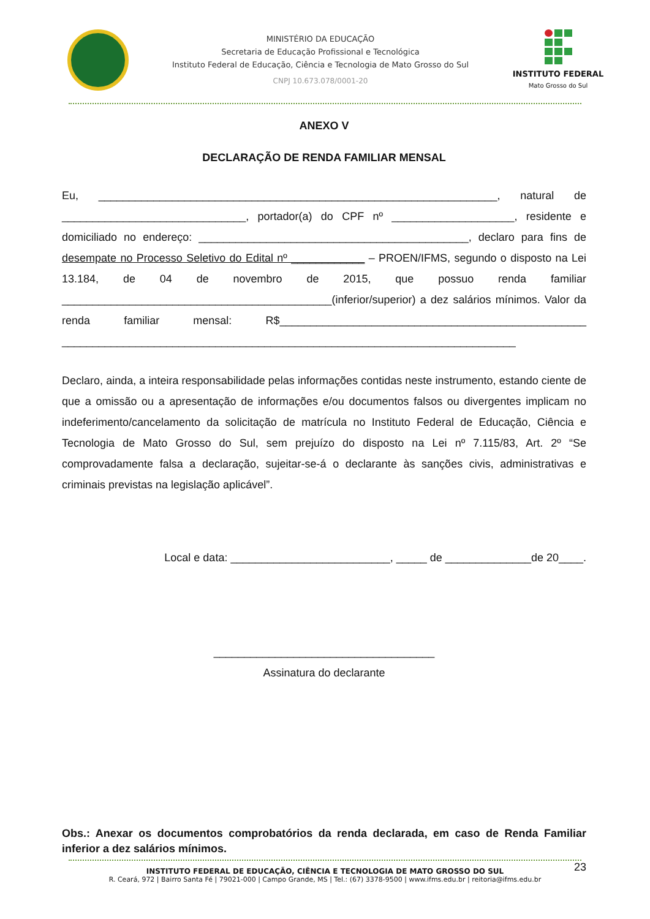MINISTÉRIO DA EDUCAÇÃO
Secretaria de Educação Profissional e Tecnológica
Instituto Federal de Educação, Ciência e Tecnologia de Mato Grosso do Sul
CNPJ 10.673.078/0001-20
INSTITUTO FEDERAL
Mato Grosso do Sul
ANEXO V
DECLARAÇÃO DE RENDA FAMILIAR MENSAL
Eu, _________________________________________________________________, natural de ______________________________, portador(a) do CPF nº ____________________, residente e domiciliado no endereço: ____________________________________________, declaro para fins de desempate no Processo Seletivo do Edital nº ____________ – PROEN/IFMS, segundo o disposto na Lei 13.184, de 04 de novembro de 2015, que possuo renda familiar ____________________________________________(inferior/superior) a dez salários mínimos. Valor da renda familiar mensal: R$__________________________________________________ __________________________________________________________________________
Declaro, ainda, a inteira responsabilidade pelas informações contidas neste instrumento, estando ciente de que a omissão ou a apresentação de informações e/ou documentos falsos ou divergentes implicam no indeferimento/cancelamento da solicitação de matrícula no Instituto Federal de Educação, Ciência e Tecnologia de Mato Grosso do Sul, sem prejuízo do disposto na Lei nº 7.115/83, Art. 2º “Se comprovadamente falsa a declaração, sujeitar-se-á o declarante às sanções civis, administrativas e criminais previstas na legislação aplicável”.
Local e data: __________________________, _____ de ______________de 20____.
____________________________________
Assinatura do declarante
Obs.: Anexar os documentos comprobatórios da renda declarada, em caso de Renda Familiar inferior a dez salários mínimos.
INSTITUTO FEDERAL DE EDUCAÇÃO, CIÊNCIA E TECNOLOGIA DE MATO GROSSO DO SUL
R. Ceará, 972 | Bairro Santa Fé | 79021-000 | Campo Grande, MS | Tel.: (67) 3378-9500 | www.ifms.edu.br | reitoria@ifms.edu.br
23